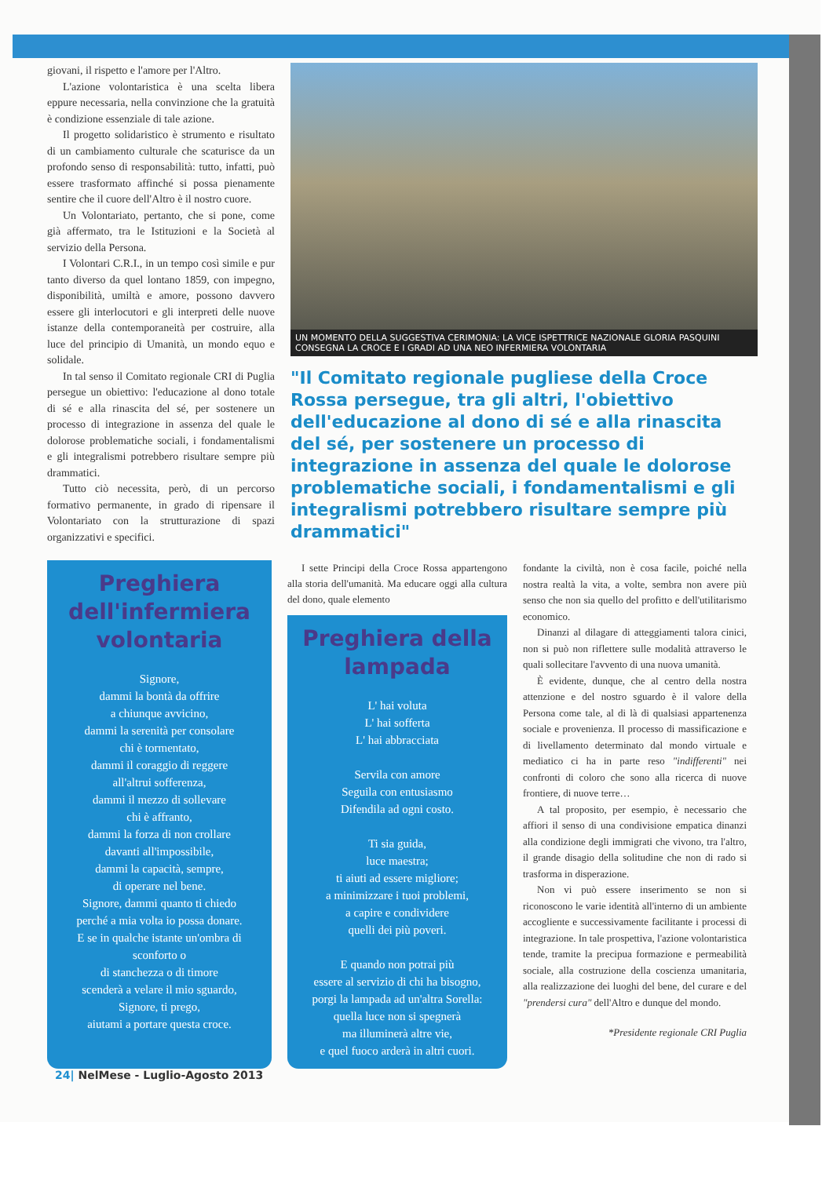giovani, il rispetto e l'amore per l'Altro.
L'azione volontaristica è una scelta libera eppure necessaria, nella convinzione che la gratuità è condizione essenziale di tale azione.
Il progetto solidaristico è strumento e risultato di un cambiamento culturale che scaturisce da un profondo senso di responsabilità: tutto, infatti, può essere trasformato affinché si possa pienamente sentire che il cuore dell'Altro è il nostro cuore.
Un Volontariato, pertanto, che si pone, come già affermato, tra le Istituzioni e la Società al servizio della Persona.
I Volontari C.R.I., in un tempo così simile e pur tanto diverso da quel lontano 1859, con impegno, disponibilità, umiltà e amore, possono davvero essere gli interlocutori e gli interpreti delle nuove istanze della contemporaneità per costruire, alla luce del principio di Umanità, un mondo equo e solidale.
In tal senso il Comitato regionale CRI di Puglia persegue un obiettivo: l'educazione al dono totale di sé e alla rinascita del sé, per sostenere un processo di integrazione in assenza del quale le dolorose problematiche sociali, i fondamentalismi e gli integralismi potrebbero risultare sempre più drammatici.
Tutto ciò necessita, però, di un percorso formativo permanente, in grado di ripensare il Volontariato con la strutturazione di spazi organizzativi e specifici.
UN MOMENTO DELLA SUGGESTIVA CERIMONIA: LA VICE ISPETTRICE NAZIONALE GLORIA PASQUINI CONSEGNA LA CROCE E I GRADI AD UNA NEO INFERMIERA VOLONTARIA
"Il Comitato regionale pugliese della Croce Rossa persegue, tra gli altri, l'obiettivo dell'educazione al dono di sé e alla rinascita del sé, per sostenere un processo di integrazione in assenza del quale le dolorose problematiche sociali, i fondamentalismi e gli integralismi potrebbero risultare sempre più drammatici"
Preghiera dell'infermiera volontaria
Signore,
dammi la bontà da offrire
a chiunque avvicino,
dammi la serenità per consolare
chi è tormentato,
dammi il coraggio di reggere
all'altrui sofferenza,
dammi il mezzo di sollevare
chi è affranto,
dammi la forza di non crollare
davanti all'impossibile,
dammi la capacità, sempre,
di operare nel bene.
Signore, dammi quanto ti chiedo
perché a mia volta io possa donare.
E se in qualche istante un'ombra di
sconforto o
di stanchezza o di timore
scenderà a velare il mio sguardo,
Signore, ti prego,
aiutami a portare questa croce.
I sette Principi della Croce Rossa appartengono alla storia dell'umanità. Ma educare oggi alla cultura del dono, quale elemento
Preghiera della lampada
L' hai voluta
L' hai sofferta
L' hai abbracciata
Servila con amore
Seguila con entusiasmo
Difendila ad ogni costo.
Ti sia guida,
luce maestra;
ti aiuti ad essere migliore;
a minimizzare i tuoi problemi,
a capire e condividere
quelli dei più poveri.
E quando non potrai più
essere al servizio di chi ha bisogno,
porgi la lampada ad un'altra Sorella:
quella luce non si spegnerà
ma illuminerà altre vie,
e quel fuoco arderà in altri cuori.
fondante la civiltà, non è cosa facile, poiché nella nostra realtà la vita, a volte, sembra non avere più senso che non sia quello del profitto e dell'utilitarismo economico.
Dinanzi al dilagare di atteggiamenti talora cinici, non si può non riflettere sulle modalità attraverso le quali sollecitare l'avvento di una nuova umanità.
È evidente, dunque, che al centro della nostra attenzione e del nostro sguardo è il valore della Persona come tale, al di là di qualsiasi appartenenza sociale e provenienza. Il processo di massificazione e di livellamento determinato dal mondo virtuale e mediatico ci ha in parte reso "indifferenti" nei confronti di coloro che sono alla ricerca di nuove frontiere, di nuove terre…
A tal proposito, per esempio, è necessario che affiori il senso di una condivisione empatica dinanzi alla condizione degli immigrati che vivono, tra l'altro, il grande disagio della solitudine che non di rado si trasforma in disperazione.
Non vi può essere inserimento se non si riconoscono le varie identità all'interno di un ambiente accogliente e successivamente facilitante i processi di integrazione. In tale prospettiva, l'azione volontaristica tende, tramite la precipua formazione e permeabilità sociale, alla costruzione della coscienza umanitaria, alla realizzazione dei luoghi del bene, del curare e del "prendersi cura" dell'Altro e dunque del mondo.
*Presidente regionale CRI Puglia
24| NelMese - Luglio-Agosto 2013